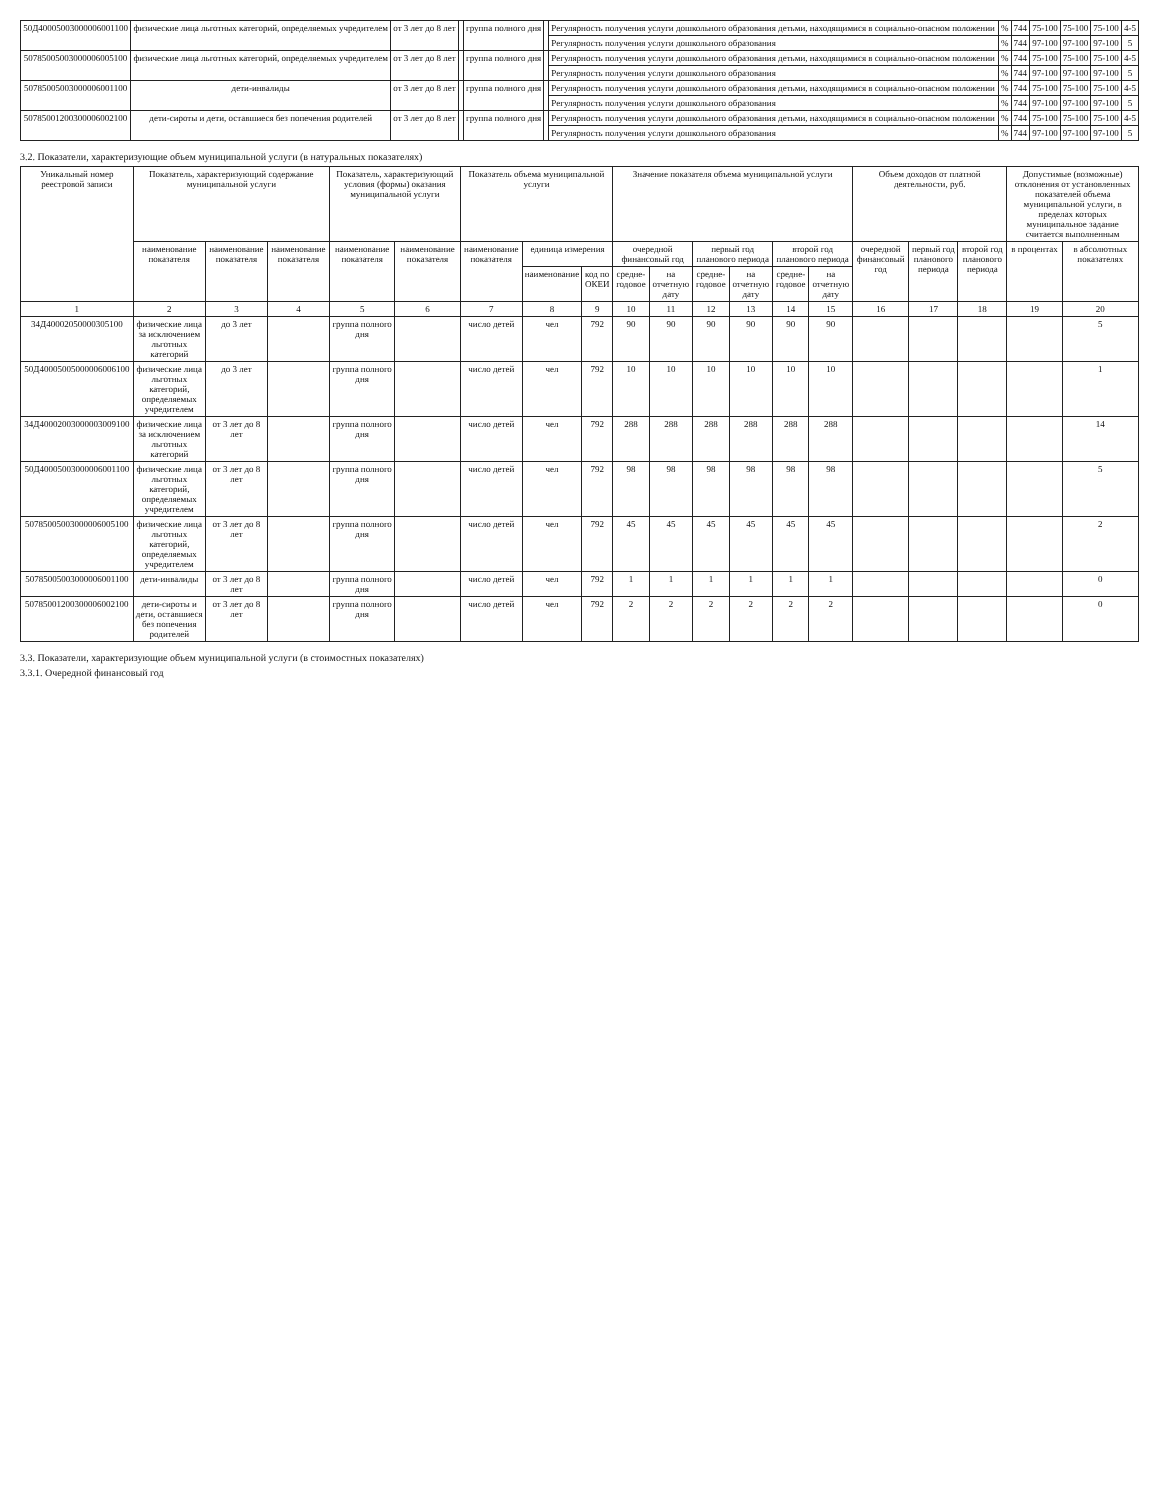| 50Д40005003000006001100 | физические лица льготных категорий, определяемых учредителем | от 3 лет до 8 лет | | группа полного дня | | Регулярность получения услуги дошкольного образования детьми, находящимися в социально-опасном положении | % | 744 | 75-100 | 75-100 | 75-100 | 4-5 |
| | | | | | | Регулярность получения услуги дошкольного образования | % | 744 | 97-100 | 97-100 | 97-100 | 5 |
| 50785005003000006005100 | физические лица льготных категорий, определяемых учредителем | от 3 лет до 8 лет | | группа полного дня | | Регулярность получения услуги дошкольного образования детьми, находящимися в социально-опасном положении | % | 744 | 75-100 | 75-100 | 75-100 | 4-5 |
| | | | | | | Регулярность получения услуги дошкольного образования | % | 744 | 97-100 | 97-100 | 97-100 | 5 |
| 50785005003000006001100 | дети-инвалиды | от 3 лет до 8 лет | | группа полного дня | | Регулярность получения услуги дошкольного образования детьми, находящимися в социально-опасном положении | % | 744 | 75-100 | 75-100 | 75-100 | 4-5 |
| | | | | | | Регулярность получения услуги дошкольного образования | % | 744 | 97-100 | 97-100 | 97-100 | 5 |
| 50785001200300006002100 | дети-сироты и дети, оставшиеся без попечения родителей | от 3 лет до 8 лет | | группа полного дня | | Регулярность получения услуги дошкольного образования детьми, находящимися в социально-опасном положении | % | 744 | 75-100 | 75-100 | 75-100 | 4-5 |
| | | | | | | Регулярность получения услуги дошкольного образования | % | 744 | 97-100 | 97-100 | 97-100 | 5 |
3.2. Показатели, характеризующие объем муниципальной услуги (в натуральных показателях)
| Уникальный номер реестровой записи | Показатель, характеризующий содержание муниципальной услуги | | | Показатель, характеризующий условия (формы) оказания муниципальной услуги | | Показатель объема муниципальной услуги | | | Значение показателя объема муниципальной услуги | | | | | | Объем доходов от платной деятельности, руб. | | | Допустимые (возможные) отклонения от установленных показателей объема муниципальной услуги, в пределах которых муниципальное задание считается выполненным | |
| --- | --- | --- | --- | --- | --- | --- | --- | --- | --- | --- | --- | --- | --- | --- | --- | --- | --- | --- | --- |
| | наименование показателя | наименование показателя | наименование показателя | наименование показателя | наименование показателя | наименование показателя | единица измерения | | очередной финансовый год | | первый год планового периода | | второй год планового периода | | очередной финансовый год | первый год планового периода | второй год планового периода | в процентах | в абсолютных показателях |
| | | | | | | | наименование | код по ОКЕИ | средне-годовое | на отчетную дату | средне-годовое | на отчетную дату | средне-годовое | на отчетную дату | | | | | |
| 1 | 2 | 3 | 4 | 5 | 6 | 7 | 8 | 9 | 10 | 11 | 12 | 13 | 14 | 15 | 16 | 17 | 18 | 19 | 20 |
| 34Д40002050000305100 | физические лица за исключением льготных категорий | до 3 лет | | группа полного дня | | число детей | чел | 792 | 90 | 90 | 90 | 90 | 90 | 90 | | | | | 5 |
| 50Д40005005000006006100 | физические лица льготных категорий, определяемых учредителем | до 3 лет | | группа полного дня | | число детей | чел | 792 | 10 | 10 | 10 | 10 | 10 | 10 | | | | | 1 |
| 34Д40002003000003009100 | физические лица за исключением льготных категорий | от 3 лет до 8 лет | | группа полного дня | | число детей | чел | 792 | 288 | 288 | 288 | 288 | 288 | 288 | | | | | 14 |
| 50Д40005003000006001100 | физические лица льготных категорий, определяемых учредителем | от 3 лет до 8 лет | | группа полного дня | | число детей | чел | 792 | 98 | 98 | 98 | 98 | 98 | 98 | | | | | 5 |
| 50785005003000006005100 | физические лица льготных категорий, определяемых учредителем | от 3 лет до 8 лет | | группа полного дня | | число детей | чел | 792 | 45 | 45 | 45 | 45 | 45 | 45 | | | | | 2 |
| 50785005003000006001100 | дети-инвалиды | от 3 лет до 8 лет | | группа полного дня | | число детей | чел | 792 | 1 | 1 | 1 | 1 | 1 | 1 | | | | | 0 |
| 50785001200300006002100 | дети-сироты и дети, оставшиеся без попечения родителей | от 3 лет до 8 лет | | группа полного дня | | число детей | чел | 792 | 2 | 2 | 2 | 2 | 2 | 2 | | | | | 0 |
3.3. Показатели, характеризующие объем муниципальной услуги (в стоимостных показателях)
3.3.1. Очередной финансовый год